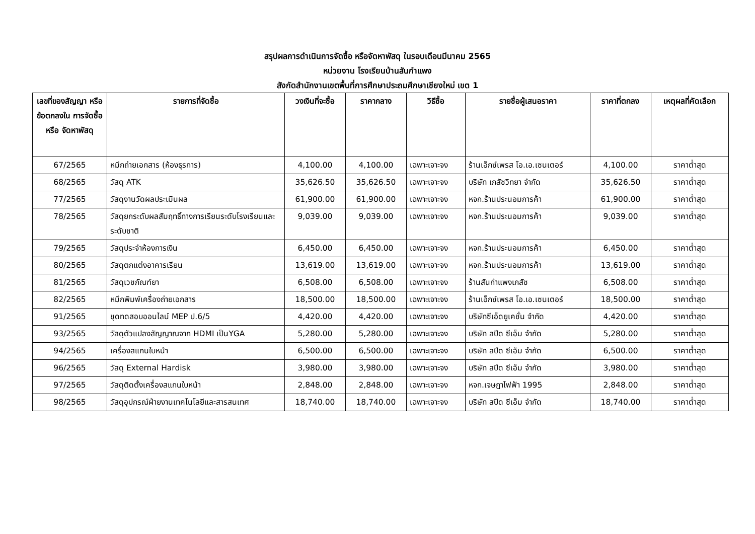สรุปผลการดำเนินการจัดซื้อ หรือจัดหาพัสดุ ในรอบเดือนมีนาคม 2565
หน่วยงาน โรงเรียนบ้านสันกำแพง
สังกัดสำนักงานเขตพื้นที่การศึกษาประถมศึกษาเชียงใหม่ เขต 1
| เลขที่ของสัญญา หรือข้อตกลงใน การจัดซื้อ หรือ จัดหาพัสดุ | รายการที่จัดซื้อ | วงเงินที่จะซื้อ | ราคากลาง | วิธีซื้อ | รายชื่อผู้เสนอราคา | ราคาที่ตกลง | เหตุผลที่คัดเลือก |
| --- | --- | --- | --- | --- | --- | --- | --- |
| 67/2565 | หมึกถ่ายเอกสาร (ห้องธุรการ) | 4,100.00 | 4,100.00 | เฉพาะเจาะจง | ร้านเอ็กซ์เพรส โอ.เอ.เซนเตอร์ | 4,100.00 | ราคาต่ำสุด |
| 68/2565 | วัสดุ ATK | 35,626.50 | 35,626.50 | เฉพาะเจาะจง | บริษัท เภสัชวิทยา จำกัด | 35,626.50 | ราคาต่ำสุด |
| 77/2565 | วัสดุงานวัดผลประเมินผล | 61,900.00 | 61,900.00 | เฉพาะเจาะจง | หจก.ร้านประนอมการค้า | 61,900.00 | ราคาต่ำสุด |
| 78/2565 | วัสดุยกระดับผลสัมฤทธิ์ทางการเรียนระดับโรงเรียนและระดับชาติ | 9,039.00 | 9,039.00 | เฉพาะเจาะจง | หจก.ร้านประนอมการค้า | 9,039.00 | ราคาต่ำสุด |
| 79/2565 | วัสดุประจำห้องการเงิน | 6,450.00 | 6,450.00 | เฉพาะเจาะจง | หจก.ร้านประนอมการค้า | 6,450.00 | ราคาต่ำสุด |
| 80/2565 | วัสดุตกแต่งอาคารเรียน | 13,619.00 | 13,619.00 | เฉพาะเจาะจง | หจก.ร้านประนอมการค้า | 13,619.00 | ราคาต่ำสุด |
| 81/2565 | วัสดุเวชภัณฑ์ยา | 6,508.00 | 6,508.00 | เฉพาะเจาะจง | ร้านสันกำแพงเภสัช | 6,508.00 | ราคาต่ำสุด |
| 82/2565 | หมึกพิมพ์เครื่องถ่ายเอกสาร | 18,500.00 | 18,500.00 | เฉพาะเจาะจง | ร้านเอ็กซ์เพรส โอ.เอ.เซนเตอร์ | 18,500.00 | ราคาต่ำสุด |
| 91/2565 | ชุดทดสอบออนไลน์ MEP ป.6/5 | 4,420.00 | 4,420.00 | เฉพาะเจาะจง | บริษัทซีเอ็ดยูเคชั่น จำกัด | 4,420.00 | ราคาต่ำสุด |
| 93/2565 | วัสดุตัวแปลงสัญญาณจาก HDMI เป็นYGA | 5,280.00 | 5,280.00 | เฉพาะเจาะจง | บริษัท สปีด ซีเอ็ม จำกัด | 5,280.00 | ราคาต่ำสุด |
| 94/2565 | เครื่องสแกนใบหน้า | 6,500.00 | 6,500.00 | เฉพาะเจาะจง | บริษัท สปีด ซีเอ็ม จำกัด | 6,500.00 | ราคาต่ำสุด |
| 96/2565 | วัสดุ External Hardisk | 3,980.00 | 3,980.00 | เฉพาะเจาะจง | บริษัท สปีด ซีเอ็ม จำกัด | 3,980.00 | ราคาต่ำสุด |
| 97/2565 | วัสดุติดตั้งเครื่องสแกนใบหน้า | 2,848.00 | 2,848.00 | เฉพาะเจาะจง | หจก.เจษฎาไฟฟ้า 1995 | 2,848.00 | ราคาต่ำสุด |
| 98/2565 | วัสดุอุปกรณ์ฝ่ายงานเทคโนโลยีและสารสนเทศ | 18,740.00 | 18,740.00 | เฉพาะเจาะจง | บริษัท สปีด ซีเอ็ม จำกัด | 18,740.00 | ราคาต่ำสุด |